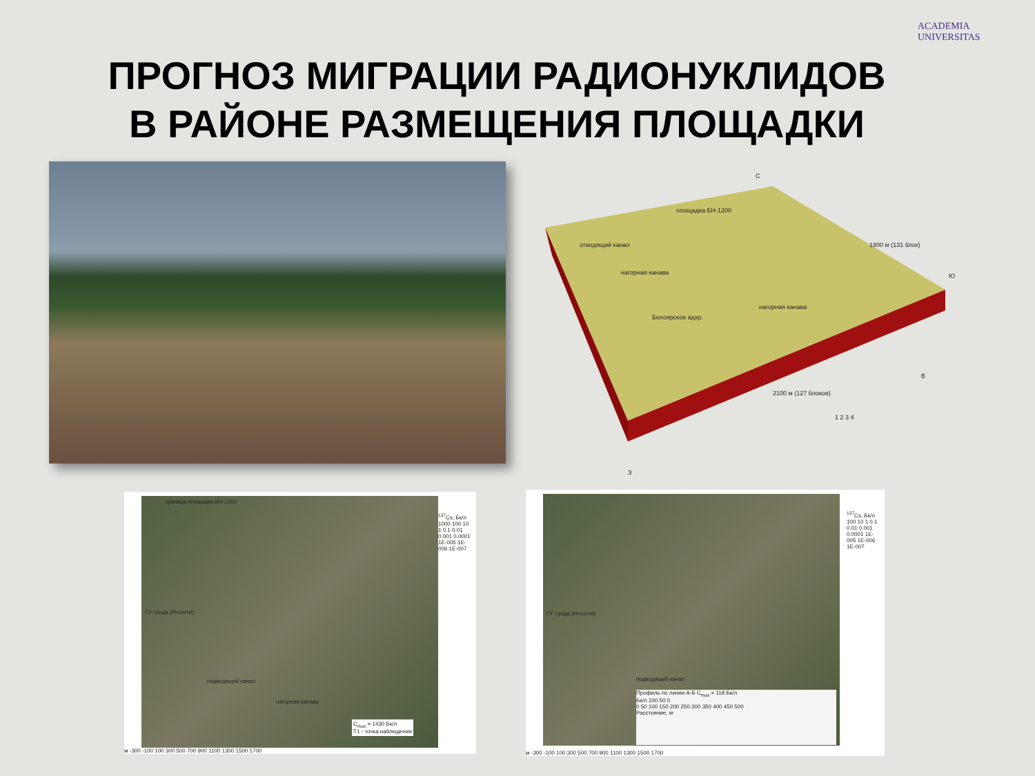ПРОГНОЗ МИГРАЦИИ РАДИОНУКЛИДОВ
В РАЙОНЕ РАЗМЕЩЕНИЯ ПЛОЩАДКИ
ACADEMIA UNIVERSITAS
С
площадка БН-1200
1800 м (131 блок)
Ю
отводящий канал
нагорная канава
нагорная канава
Белоярское вдхр.
В
2100 м (127 блоков)
З
1 2 3 4
<sup>137</sup>Cs, Бк/л 1000 100 10 1 0.1 0.01 0.001 0.0001 1E-005 1E-006 1E-007
граница площадки БН-1200
ГУ I рода (H=const)
подводящий канал
нагорная канава
C<sub>max</sub> = 1430 Бк/л
Т1 - точка наблюдения
м -300 -100 100 300 500 700 900 1100 1300 1500 1700
<sup>137</sup>Cs, Бк/л 100 10 1 0.1 0.01 0.001 0.0001 1E-005 1E-006 1E-007
ГУ I рода (H=const)
подводящий канал
Профиль по линии А-Б C<sub>max</sub> = 118 Бк/л
Бк/л 100 50 0
0 50 100 150 200 250 300 350 400 450 500
Расстояние, м
м -300 -100 100 300 500 700 900 1100 1300 1500 1700